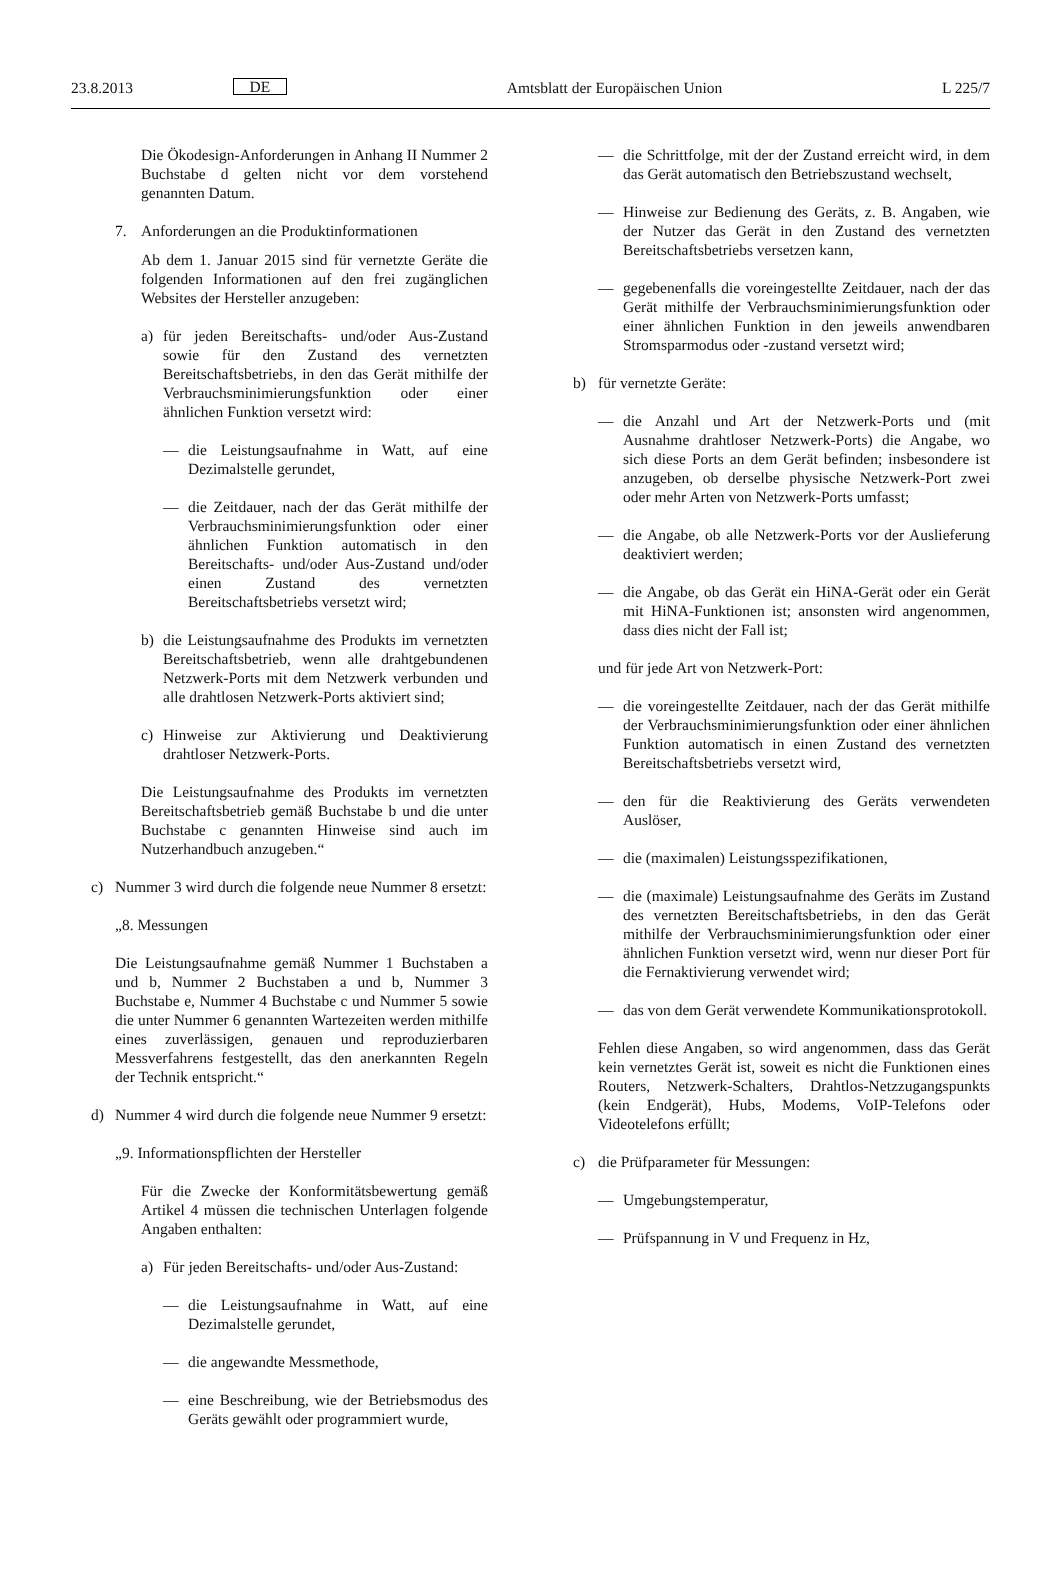23.8.2013 DE Amtsblatt der Europäischen Union L 225/7
Die Ökodesign-Anforderungen in Anhang II Nummer 2 Buchstabe d gelten nicht vor dem vorstehend genannten Datum.
7. Anforderungen an die Produktinformationen
Ab dem 1. Januar 2015 sind für vernetzte Geräte die folgenden Informationen auf den frei zugänglichen Websites der Hersteller anzugeben:
a) für jeden Bereitschafts- und/oder Aus-Zustand sowie für den Zustand des vernetzten Bereitschaftsbetriebs, in den das Gerät mithilfe der Verbrauchsminimierungsfunktion oder einer ähnlichen Funktion versetzt wird:
— die Leistungsaufnahme in Watt, auf eine Dezimalstelle gerundet,
— die Zeitdauer, nach der das Gerät mithilfe der Verbrauchsminimierungsfunktion oder einer ähnlichen Funktion automatisch in den Bereitschafts- und/oder Aus-Zustand und/oder einen Zustand des vernetzten Bereitschaftsbetriebs versetzt wird;
b) die Leistungsaufnahme des Produkts im vernetzten Bereitschaftsbetrieb, wenn alle drahtgebundenen Netzwerk-Ports mit dem Netzwerk verbunden und alle drahtlosen Netzwerk-Ports aktiviert sind;
c) Hinweise zur Aktivierung und Deaktivierung drahtloser Netzwerk-Ports.
Die Leistungsaufnahme des Produkts im vernetzten Bereitschaftsbetrieb gemäß Buchstabe b und die unter Buchstabe c genannten Hinweise sind auch im Nutzerhandbuch anzugeben.“
c) Nummer 3 wird durch die folgende neue Nummer 8 ersetzt:
„8. Messungen
Die Leistungsaufnahme gemäß Nummer 1 Buchstaben a und b, Nummer 2 Buchstaben a und b, Nummer 3 Buchstabe e, Nummer 4 Buchstabe c und Nummer 5 sowie die unter Nummer 6 genannten Wartezeiten werden mithilfe eines zuverlässigen, genauen und reproduzierbaren Messverfahrens festgestellt, das den anerkannten Regeln der Technik entspricht.“
d) Nummer 4 wird durch die folgende neue Nummer 9 ersetzt:
„9. Informationspflichten der Hersteller
Für die Zwecke der Konformitätsbewertung gemäß Artikel 4 müssen die technischen Unterlagen folgende Angaben enthalten:
a) Für jeden Bereitschafts- und/oder Aus-Zustand:
— die Leistungsaufnahme in Watt, auf eine Dezimalstelle gerundet,
— die angewandte Messmethode,
— eine Beschreibung, wie der Betriebsmodus des Geräts gewählt oder programmiert wurde,
— die Schrittfolge, mit der der Zustand erreicht wird, in dem das Gerät automatisch den Betriebszustand wechselt,
— Hinweise zur Bedienung des Geräts, z. B. Angaben, wie der Nutzer das Gerät in den Zustand des vernetzten Bereitschaftsbetriebs versetzen kann,
— gegebenenfalls die voreingestellte Zeitdauer, nach der das Gerät mithilfe der Verbrauchsminimierungsfunktion oder einer ähnlichen Funktion in den jeweils anwendbaren Stromsparmodus oder -zustand versetzt wird;
b) für vernetzte Geräte:
— die Anzahl und Art der Netzwerk-Ports und (mit Ausnahme drahtloser Netzwerk-Ports) die Angabe, wo sich diese Ports an dem Gerät befinden; insbesondere ist anzugeben, ob derselbe physische Netzwerk-Port zwei oder mehr Arten von Netzwerk-Ports umfasst;
— die Angabe, ob alle Netzwerk-Ports vor der Auslieferung deaktiviert werden;
— die Angabe, ob das Gerät ein HiNA-Gerät oder ein Gerät mit HiNA-Funktionen ist; ansonsten wird angenommen, dass dies nicht der Fall ist;
und für jede Art von Netzwerk-Port:
— die voreingestellte Zeitdauer, nach der das Gerät mithilfe der Verbrauchsminimierungsfunktion oder einer ähnlichen Funktion automatisch in einen Zustand des vernetzten Bereitschaftsbetriebs versetzt wird,
— den für die Reaktivierung des Geräts verwendeten Auslöser,
— die (maximalen) Leistungsspezifikationen,
— die (maximale) Leistungsaufnahme des Geräts im Zustand des vernetzten Bereitschaftsbetriebs, in den das Gerät mithilfe der Verbrauchsminimierungsfunktion oder einer ähnlichen Funktion versetzt wird, wenn nur dieser Port für die Fernaktivierung verwendet wird;
— das von dem Gerät verwendete Kommunikationsprotokoll.
Fehlen diese Angaben, so wird angenommen, dass das Gerät kein vernetztes Gerät ist, soweit es nicht die Funktionen eines Routers, Netzwerk-Schalters, Drahtlos-Netzzugangspunkts (kein Endgerät), Hubs, Modems, VoIP-Telefons oder Videotelefons erfüllt;
c) die Prüfparameter für Messungen:
— Umgebungstemperatur,
— Prüfspannung in V und Frequenz in Hz,